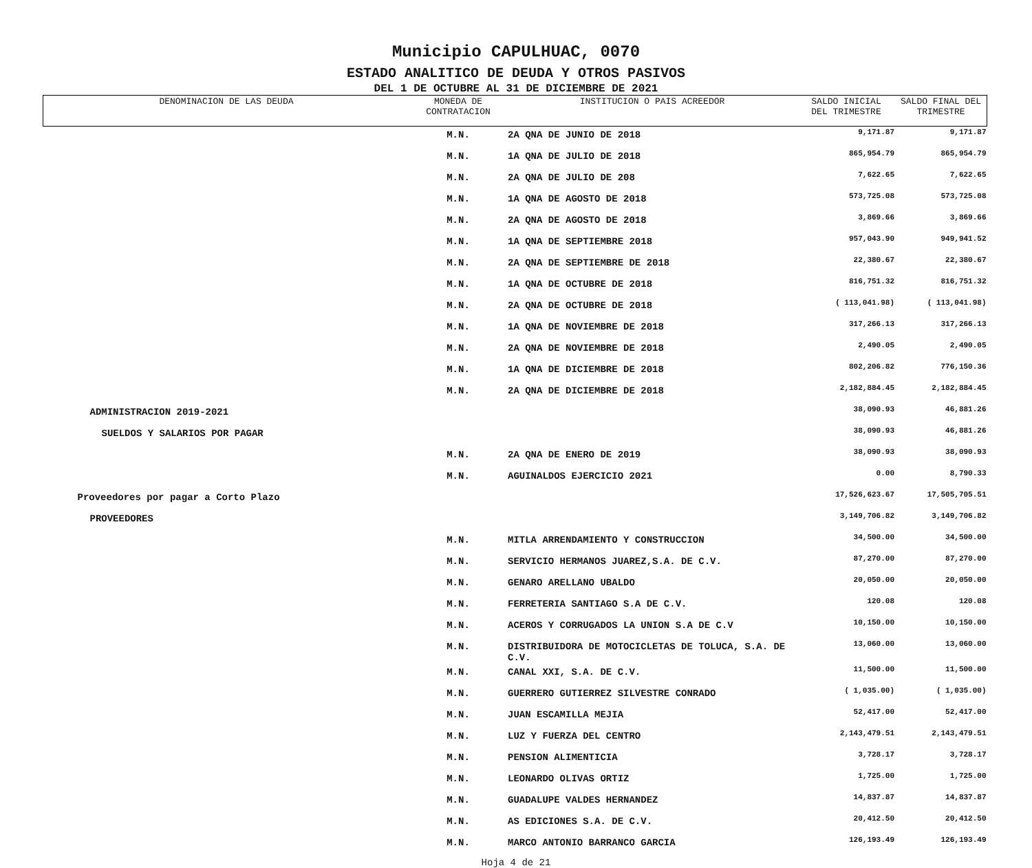Municipio CAPULHUAC, 0070
ESTADO ANALITICO DE DEUDA Y OTROS PASIVOS
DEL 1 DE OCTUBRE AL 31 DE DICIEMBRE DE 2021
| DENOMINACION DE LAS DEUDA | MONEDA DE CONTRATACION | INSTITUCION O PAIS ACREEDOR | SALDO INICIAL DEL TRIMESTRE | SALDO FINAL DEL TRIMESTRE |
| --- | --- | --- | --- | --- |
| | M.N. | 2A QNA DE JUNIO DE 2018 | 9,171.87 | 9,171.87 |
| | M.N. | 1A QNA DE JULIO DE 2018 | 865,954.79 | 865,954.79 |
| | M.N. | 2A QNA DE JULIO DE 208 | 7,622.65 | 7,622.65 |
| | M.N. | 1A QNA DE AGOSTO DE 2018 | 573,725.08 | 573,725.08 |
| | M.N. | 2A QNA DE AGOSTO DE 2018 | 3,869.66 | 3,869.66 |
| | M.N. | 1A QNA DE SEPTIEMBRE 2018 | 957,043.90 | 949,941.52 |
| | M.N. | 2A QNA DE SEPTIEMBRE DE 2018 | 22,380.67 | 22,380.67 |
| | M.N. | 1A QNA DE OCTUBRE DE 2018 | 816,751.32 | 816,751.32 |
| | M.N. | 2A QNA DE OCTUBRE DE 2018 | ( 113,041.98) | ( 113,041.98) |
| | M.N. | 1A QNA DE NOVIEMBRE DE 2018 | 317,266.13 | 317,266.13 |
| | M.N. | 2A QNA DE NOVIEMBRE DE 2018 | 2,490.05 | 2,490.05 |
| | M.N. | 1A QNA DE DICIEMBRE DE 2018 | 802,206.82 | 776,150.36 |
| | M.N. | 2A QNA DE DICIEMBRE DE 2018 | 2,182,884.45 | 2,182,884.45 |
| ADMINISTRACION 2019-2021 | | | 38,090.93 | 46,881.26 |
| SUELDOS Y SALARIOS POR PAGAR | | | 38,090.93 | 46,881.26 |
| | M.N. | 2A QNA DE ENERO DE 2019 | 38,090.93 | 38,090.93 |
| | M.N. | AGUINALDOS EJERCICIO 2021 | 0.00 | 8,790.33 |
| Proveedores por pagar a Corto Plazo | | | 17,526,623.67 | 17,505,705.51 |
| PROVEEDORES | | | 3,149,706.82 | 3,149,706.82 |
| | M.N. | MITLA ARRENDAMIENTO Y CONSTRUCCION | 34,500.00 | 34,500.00 |
| | M.N. | SERVICIO HERMANOS JUAREZ,S.A. DE C.V. | 87,270.00 | 87,270.00 |
| | M.N. | GENARO ARELLANO UBALDO | 20,050.00 | 20,050.00 |
| | M.N. | FERRETERIA SANTIAGO S.A DE C.V. | 120.08 | 120.08 |
| | M.N. | ACEROS Y CORRUGADOS LA UNION S.A DE C.V | 10,150.00 | 10,150.00 |
| | M.N. | DISTRIBUIDORA DE MOTOCICLETAS DE TOLUCA, S.A. DE C.V. | 13,060.00 | 13,060.00 |
| | M.N. | CANAL XXI, S.A. DE C.V. | 11,500.00 | 11,500.00 |
| | M.N. | GUERRERO GUTIERREZ SILVESTRE CONRADO | ( 1,035.00) | ( 1,035.00) |
| | M.N. | JUAN ESCAMILLA MEJIA | 52,417.00 | 52,417.00 |
| | M.N. | LUZ Y FUERZA DEL CENTRO | 2,143,479.51 | 2,143,479.51 |
| | M.N. | PENSION ALIMENTICIA | 3,728.17 | 3,728.17 |
| | M.N. | LEONARDO OLIVAS ORTIZ | 1,725.00 | 1,725.00 |
| | M.N. | GUADALUPE VALDES HERNANDEZ | 14,837.87 | 14,837.87 |
| | M.N. | AS EDICIONES S.A. DE C.V. | 20,412.50 | 20,412.50 |
| | M.N. | MARCO ANTONIO BARRANCO GARCIA | 126,193.49 | 126,193.49 |
Hoja 4 de 21